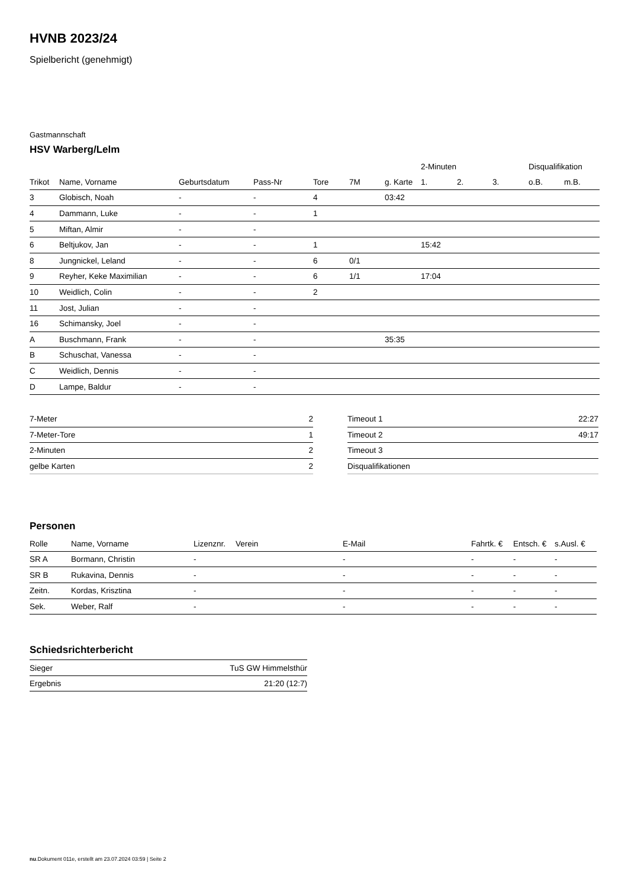HVNB 2023/24
Spielbericht (genehmigt)
Gastmannschaft
HSV Warberg/Lelm
| | | | | | | | 2-Minuten | | | Disqualifikation | |
| --- | --- | --- | --- | --- | --- | --- | --- | --- | --- | --- | --- |
| Trikot | Name, Vorname | Geburtsdatum | Pass-Nr | Tore | 7M | g. Karte | 1. | 2. | 3. | o.B. | m.B. |
| 3 | Globisch, Noah | - | - | 4 | | 03:42 | | | | | |
| 4 | Dammann, Luke | - | - | 1 | | | | | | | |
| 5 | Miftan, Almir | - | - | | | | | | | | |
| 6 | Beltjukov, Jan | - | - | 1 | | | 15:42 | | | | |
| 8 | Jungnickel, Leland | - | - | 6 | 0/1 | | | | | | |
| 9 | Reyher, Keke Maximilian | - | - | 6 | 1/1 | | 17:04 | | | | |
| 10 | Weidlich, Colin | - | - | 2 | | | | | | | |
| 11 | Jost, Julian | - | - | | | | | | | | |
| 16 | Schimansky, Joel | - | - | | | | | | | | |
| A | Buschmann, Frank | - | - | | | 35:35 | | | | | |
| B | Schuschat, Vanessa | - | - | | | | | | | | |
| C | Weidlich, Dennis | - | - | | | | | | | | |
| D | Lampe, Baldur | - | - | | | | | | | | |
| 7-Meter | 2 |
| 7-Meter-Tore | 1 |
| 2-Minuten | 2 |
| gelbe Karten | 2 |
| Timeout 1 | 22:27 |
| Timeout 2 | 49:17 |
| Timeout 3 | |
| Disqualifikationen | |
Personen
| Rolle | Name, Vorname | Lizenznr. | Verein | E-Mail | Fahrtk. € | Entsch. € | s.Ausl. € |
| --- | --- | --- | --- | --- | --- | --- | --- |
| SR A | Bormann, Christin | - | | - | - | - | - |
| SR B | Rukavina, Dennis | - | | - | - | - | - |
| Zeitn. | Kordas, Krisztina | - | | - | - | - | - |
| Sek. | Weber, Ralf | - | | - | - | - | - |
Schiedsrichterbericht
| Sieger | TuS GW Himmelsthür |
| Ergebnis | 21:20 (12:7) |
nu.Dokument 011e, erstellt am 23.07.2024 03:59 | Seite 2